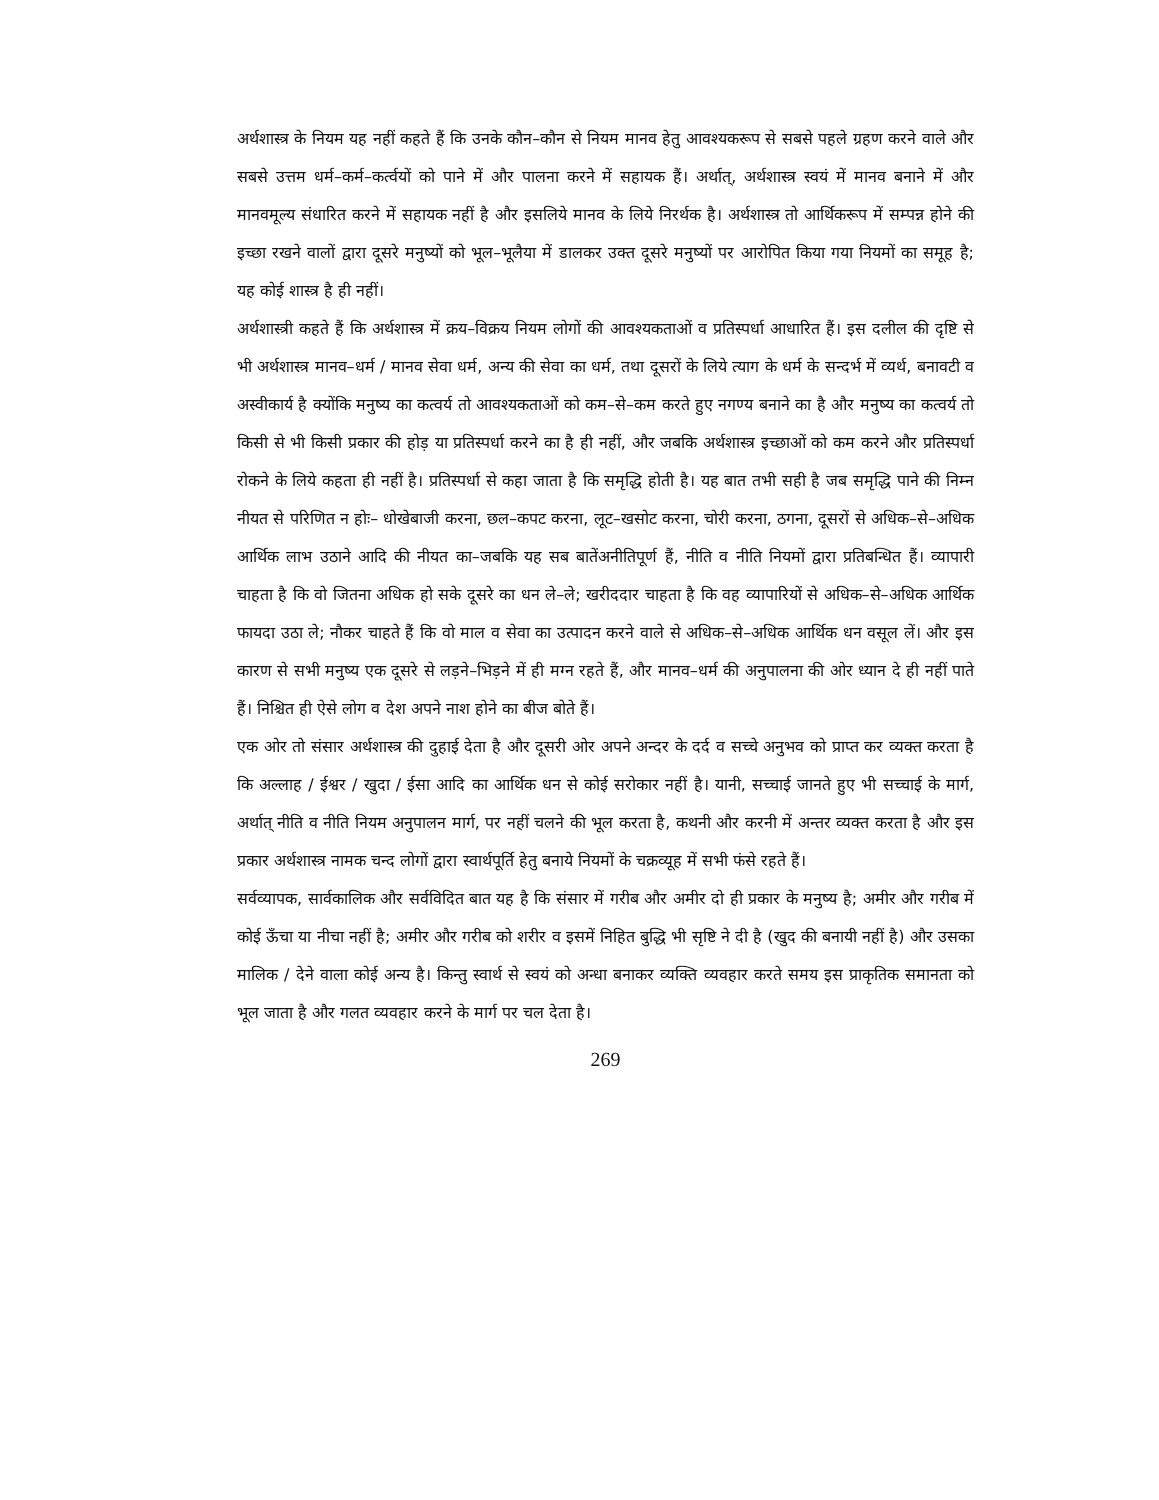अर्थशास्त्र के नियम यह नहीं कहते हैं कि उनके कौन–कौन से नियम मानव हेतु आवश्यकरूप से सबसे पहले ग्रहण करने वाले और सबसे उत्तम धर्म–कर्म–कर्त्वयों को पाने में और पालना करने में सहायक हैं। अर्थात्, अर्थशास्त्र स्वयं में मानव बनाने में और मानवमूल्य संधारित करने में सहायक नहीं है और इसलिये मानव के लिये निरर्थक है। अर्थशास्त्र तो आर्थिकरूप में सम्पन्न होने की इच्छा रखने वालों द्वारा दूसरे मनुष्यों को भूल–भूलैया में डालकर उक्त दूसरे मनुष्यों पर आरोपित किया गया नियमों का समूह है; यह कोई शास्त्र है ही नहीं।
अर्थशास्त्री कहते हैं कि अर्थशास्त्र में क्रय–विक्रय नियम लोगों की आवश्यकताओं व प्रतिस्पर्धा आधारित हैं। इस दलील की दृष्टि से भी अर्थशास्त्र मानव–धर्म / मानव सेवा धर्म, अन्य की सेवा का धर्म, तथा दूसरों के लिये त्याग के धर्म के सन्दर्भ में व्यर्थ, बनावटी व अस्वीकार्य है क्योंकि मनुष्य का कत्वर्य तो आवश्यकताओं को कम–से–कम करते हुए नगण्य बनाने का है और मनुष्य का कत्वर्य तो किसी से भी किसी प्रकार की होड़ या प्रतिस्पर्धा करने का है ही नहीं, और जबकि अर्थशास्त्र इच्छाओं को कम करने और प्रतिस्पर्धा रोकने के लिये कहता ही नहीं है। प्रतिस्पर्धा से कहा जाता है कि समृद्धि होती है। यह बात तभी सही है जब समृद्धि पाने की निम्न नीयत से परिणित न होः– धोखेबाजी करना, छल–कपट करना, लूट–खसोट करना, चोरी करना, ठगना, दूसरों से अधिक–से–अधिक आर्थिक लाभ उठाने आदि की नीयत का–जबकि यह सब बातेंअनीतिपूर्ण हैं, नीति व नीति नियमों द्वारा प्रतिबन्धित हैं। व्यापारी चाहता है कि वो जितना अधिक हो सके दूसरे का धन ले–ले; खरीददार चाहता है कि वह व्यापारियों से अधिक–से–अधिक आर्थिक फायदा उठा ले; नौकर चाहते हैं कि वो माल व सेवा का उत्पादन करने वाले से अधिक–से–अधिक आर्थिक धन वसूल लें। और इस कारण से सभी मनुष्य एक दूसरे से लड़ने–भिड़ने में ही मग्न रहते हैं, और मानव–धर्म की अनुपालना की ओर ध्यान दे ही नहीं पाते हैं। निश्चित ही ऐसे लोग व देश अपने नाश होने का बीज बोते हैं।
एक ओर तो संसार अर्थशास्त्र की दुहाई देता है और दूसरी ओर अपने अन्दर के दर्द व सच्चे अनुभव को प्राप्त कर व्यक्त करता है कि अल्लाह / ईश्वर / खुदा / ईसा आदि का आर्थिक धन से कोई सरोकार नहीं है। यानी, सच्चाई जानते हुए भी सच्चाई के मार्ग, अर्थात् नीति व नीति नियम अनुपालन मार्ग, पर नहीं चलने की भूल करता है, कथनी और करनी में अन्तर व्यक्त करता है और इस प्रकार अर्थशास्त्र नामक चन्द लोगों द्वारा स्वार्थपूर्ति हेतु बनाये नियमों के चक्रव्यूह में सभी फंसे रहते हैं।
सर्वव्यापक, सार्वकालिक और सर्वविदित बात यह है कि संसार में गरीब और अमीर दो ही प्रकार के मनुष्य है; अमीर और गरीब में कोई ऊँचा या नीचा नहीं है; अमीर और गरीब को शरीर व इसमें निहित बुद्धि भी सृष्टि ने दी है (खुद की बनायी नहीं है) और उसका मालिक / देने वाला कोई अन्य है। किन्तु स्वार्थ से स्वयं को अन्धा बनाकर व्यक्ति व्यवहार करते समय इस प्राकृतिक समानता को भूल जाता है और गलत व्यवहार करने के मार्ग पर चल देता है।
269